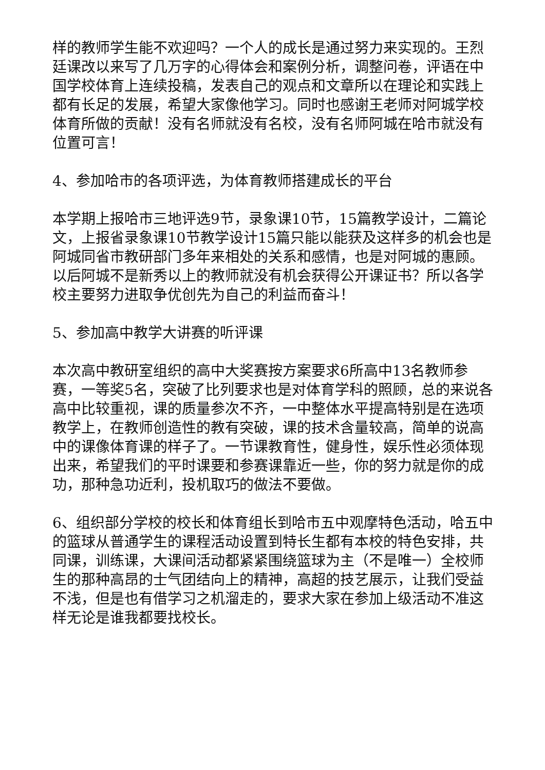样的教师学生能不欢迎吗？一个人的成长是通过努力来实现的。王烈廷课改以来写了几万字的心得体会和案例分析，调整问卷，评语在中国学校体育上连续投稿，发表自己的观点和文章所以在理论和实践上都有长足的发展，希望大家像他学习。同时也感谢王老师对阿城学校体育所做的贡献！没有名师就没有名校，没有名师阿城在哈市就没有位置可言！
4、参加哈市的各项评选，为体育教师搭建成长的平台
本学期上报哈市三地评选9节，录象课10节，15篇教学设计，二篇论文，上报省录象课10节教学设计15篇只能以能获及这样多的机会也是阿城同省市教研部门多年来相处的关系和感情，也是对阿城的惠顾。以后阿城不是新秀以上的教师就没有机会获得公开课证书？所以各学校主要努力进取争优创先为自己的利益而奋斗！
5、参加高中教学大讲赛的听评课
本次高中教研室组织的高中大奖赛按方案要求6所高中13名教师参赛，一等奖5名，突破了比列要求也是对体育学科的照顾，总的来说各高中比较重视，课的质量参次不齐，一中整体水平提高特别是在选项教学上，在教师创造性的教有突破，课的技术含量较高，简单的说高中的课像体育课的样子了。一节课教育性，健身性，娱乐性必须体现出来，希望我们的平时课要和参赛课靠近一些，你的努力就是你的成功，那种急功近利，投机取巧的做法不要做。
6、组织部分学校的校长和体育组长到哈市五中观摩特色活动，哈五中的篮球从普通学生的课程活动设置到特长生都有本校的特色安排，共同课，训练课，大课间活动都紧紧围绕篮球为主（不是唯一）全校师生的那种高昂的士气团结向上的精神，高超的技艺展示，让我们受益不浅，但是也有借学习之机溜走的，要求大家在参加上级活动不准这样无论是谁我都要找校长。